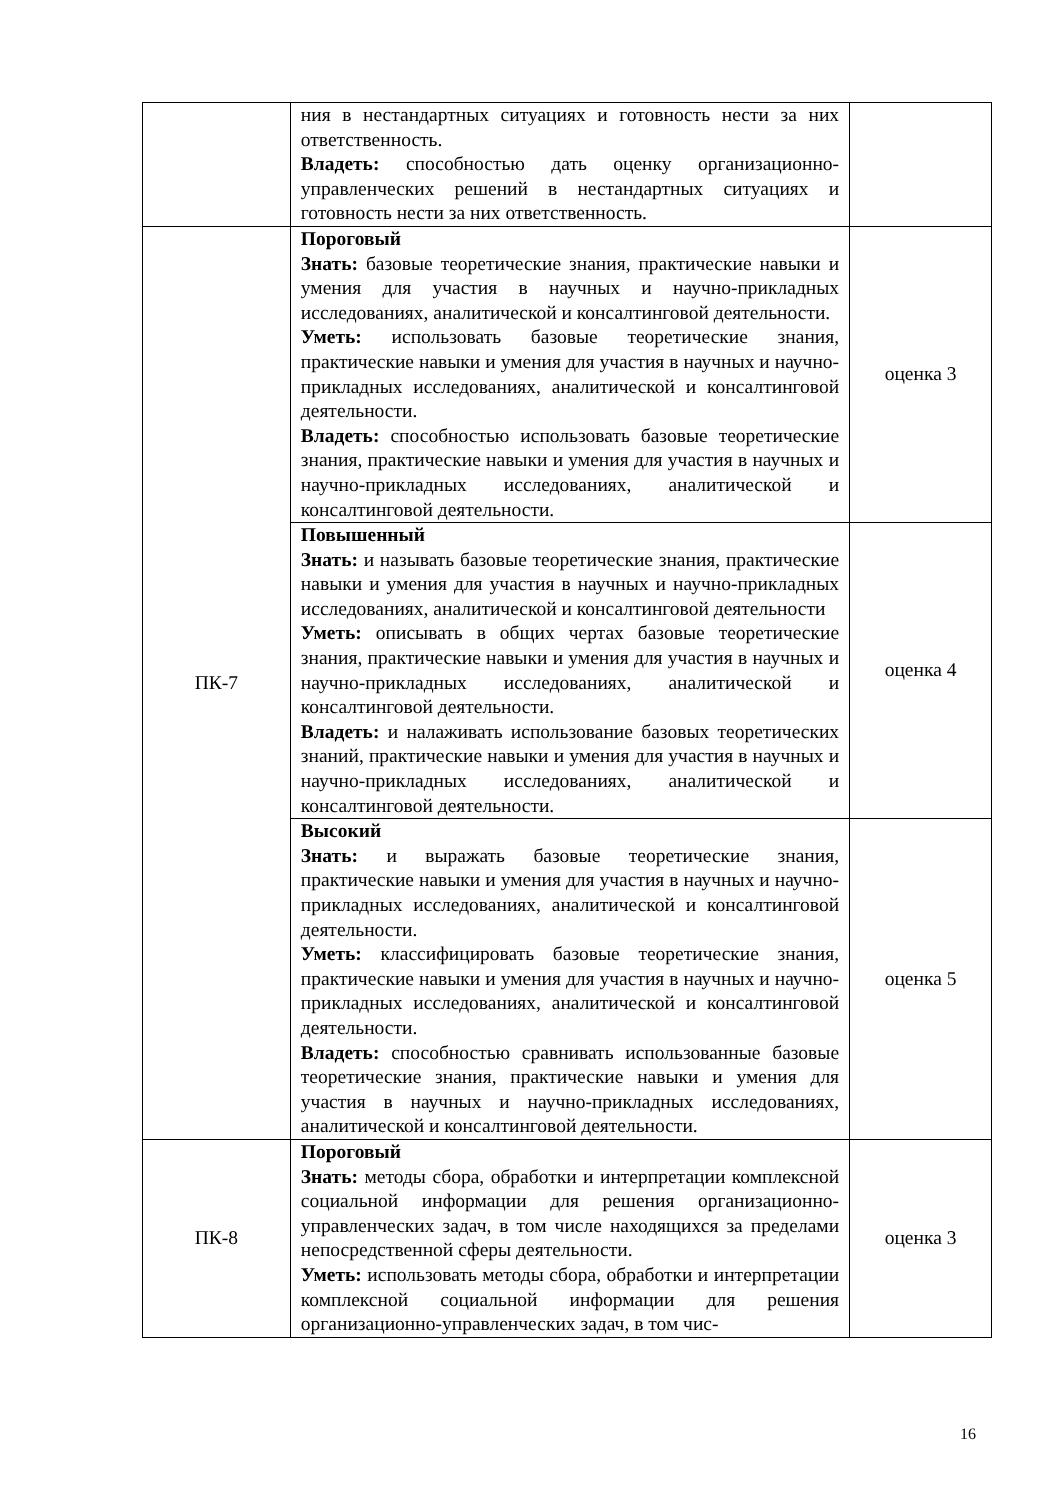| | ния в нестандартных ситуациях и готовность нести за них ответственность. Владеть: способностью дать оценку организационно-управленческих решений в нестандартных ситуациях и готовность нести за них ответственность. | |
| ПК-7 | Пороговый Знать: базовые теоретические знания, практические навыки и умения для участия в научных и научно-прикладных исследованиях, аналитической и консалтинговой деятельности. Уметь: использовать базовые теоретические знания, практические навыки и умения для участия в научных и научно-прикладных исследованиях, аналитической и консалтинговой деятельности. Владеть: способностью использовать базовые теоретические знания, практические навыки и умения для участия в научных и научно-прикладных исследованиях, аналитической и консалтинговой деятельности. | оценка 3 |
| | Повышенный Знать: и называть базовые теоретические знания, практические навыки и умения для участия в научных и научно-прикладных исследованиях, аналитической и консалтинговой деятельности Уметь: описывать в общих чертах базовые теоретические знания, практические навыки и умения для участия в научных и научно-прикладных исследованиях, аналитической и консалтинговой деятельности. Владеть: и налаживать использование базовых теоретических знаний, практические навыки и умения для участия в научных и научно-прикладных исследованиях, аналитической и консалтинговой деятельности. | оценка 4 |
| | Высокий Знать: и выражать базовые теоретические знания, практические навыки и умения для участия в научных и научно-прикладных исследованиях, аналитической и консалтинговой деятельности. Уметь: классифицировать базовые теоретические знания, практические навыки и умения для участия в научных и научно-прикладных исследованиях, аналитической и консалтинговой деятельности. Владеть: способностью сравнивать использованные базовые теоретические знания, практические навыки и умения для участия в научных и научно-прикладных исследованиях, аналитической и консалтинговой деятельности. | оценка 5 |
| ПК-8 | Пороговый Знать: методы сбора, обработки и интерпретации комплексной социальной информации для решения организационно-управленческих задач, в том числе находящихся за пределами непосредственной сферы деятельности. Уметь: использовать методы сбора, обработки и интерпретации комплексной социальной информации для решения организационно-управленческих задач, в том чис- | оценка 3 |
16